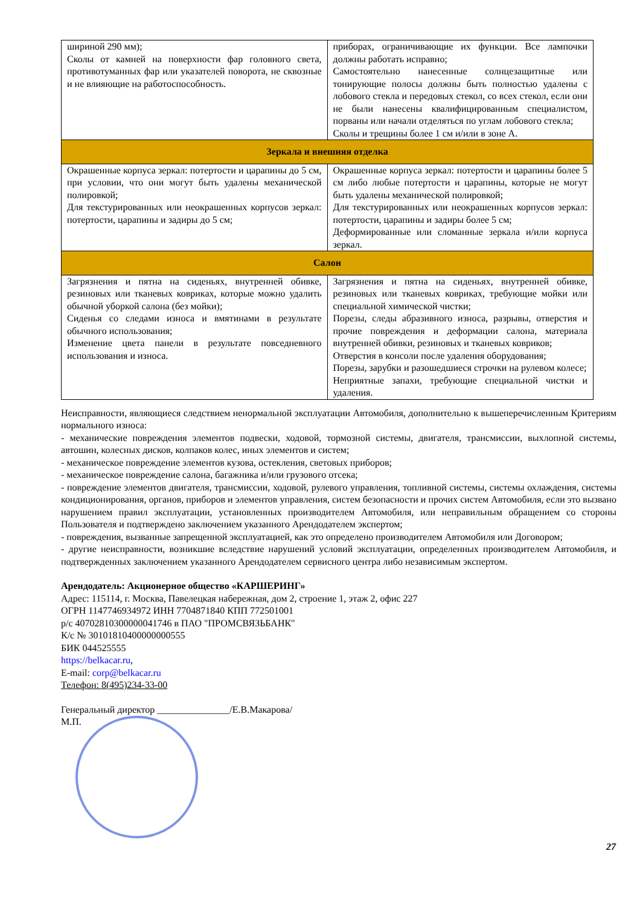| шириной 290 мм); Сколы от камней на поверхности фар головного света, противотуманных фар или указателей поворота, не сквозные и не влияющие на работоспособность. | приборах, ограничивающие их функции. Все лампочки должны работать исправно; Самостоятельно нанесенные солнцезащитные или тонирующие полосы должны быть полностью удалены с лобового стекла и передовых стекол, со всех стекол, если они не были нанесены квалифицированным специалистом, порваны или начали отделяться по углам лобового стекла; Сколы и трещины более 1 см и/или в зоне А. |
| Зеркала и внешняя отделка | |
| Окрашенные корпуса зеркал: потертости и царапины до 5 см, при условии, что они могут быть удалены механической полировкой; Для текстурированных или неокрашенных корпусов зеркал: потертости, царапины и задиры до 5 см; | Окрашенные корпуса зеркал: потертости и царапины более 5 см либо любые потертости и царапины, которые не могут быть удалены механической полировкой; Для текстурированных или неокрашенных корпусов зеркал: потертости, царапины и задиры более 5 см; Деформированные или сломанные зеркала и/или корпуса зеркал. |
| Салон | |
| Загрязнения и пятна на сиденьях, внутренней обивке, резиновых или тканевых ковриках, которые можно удалить обычной уборкой салона (без мойки); Сиденья со следами износа и вмятинами в результате обычного использования; Изменение цвета панели в результате повседневного использования и износа. | Загрязнения и пятна на сиденьях, внутренней обивке, резиновых или тканевых ковриках, требующие мойки или специальной химической чистки; Порезы, следы абразивного износа, разрывы, отверстия и прочие повреждения и деформации салона, материала внутренней обивки, резиновых и тканевых ковриков; Отверстия в консоли после удаления оборудования; Порезы, зарубки и разошедшиеся строчки на рулевом колесе; Неприятные запахи, требующие специальной чистки и удаления. |
Неисправности, являющиеся следствием ненормальной эксплуатации Автомобиля, дополнительно к вышеперечисленным Критериям нормального износа:
- механические повреждения элементов подвески, ходовой, тормозной системы, двигателя, трансмиссии, выхлопной системы, автошин, колесных дисков, колпаков колес, иных элементов и систем;
- механическое повреждение элементов кузова, остекления, световых приборов;
- механическое повреждение салона, багажника и/или грузового отсека;
- повреждение элементов двигателя, трансмиссии, ходовой, рулевого управления, топливной системы, системы охлаждения, системы кондиционирования, органов, приборов и элементов управления, систем безопасности и прочих систем Автомобиля, если это вызвано нарушением правил эксплуатации, установленных производителем Автомобиля, или неправильным обращением со стороны Пользователя и подтверждено заключением указанного Арендодателем экспертом;
- повреждения, вызванные запрещенной эксплуатацией, как это определено производителем Автомобиля или Договором;
- другие неисправности, возникшие вследствие нарушений условий эксплуатации, определенных производителем Автомобиля, и подтвержденных заключением указанного Арендодателем сервисного центра либо независимым экспертом.
Арендодатель: Акционерное общество «КАРШЕРИНГ»
Адрес: 115114, г. Москва, Павелецкая набережная, дом 2, строение 1, этаж 2, офис 227
ОГРН 1147746934972 ИНН 7704871840 КПП 772501001
р/с 40702810300000041746 в ПАО "ПРОМСВЯЗЬБАНК"
К/с № 30101810400000000555
БИК 044525555
https://belkacar.ru,
E-mail: corp@belkacar.ru
Телефон: 8(495)234-33-00
Генеральный директор _______________/Е.В.Макарова/
М.П.
27